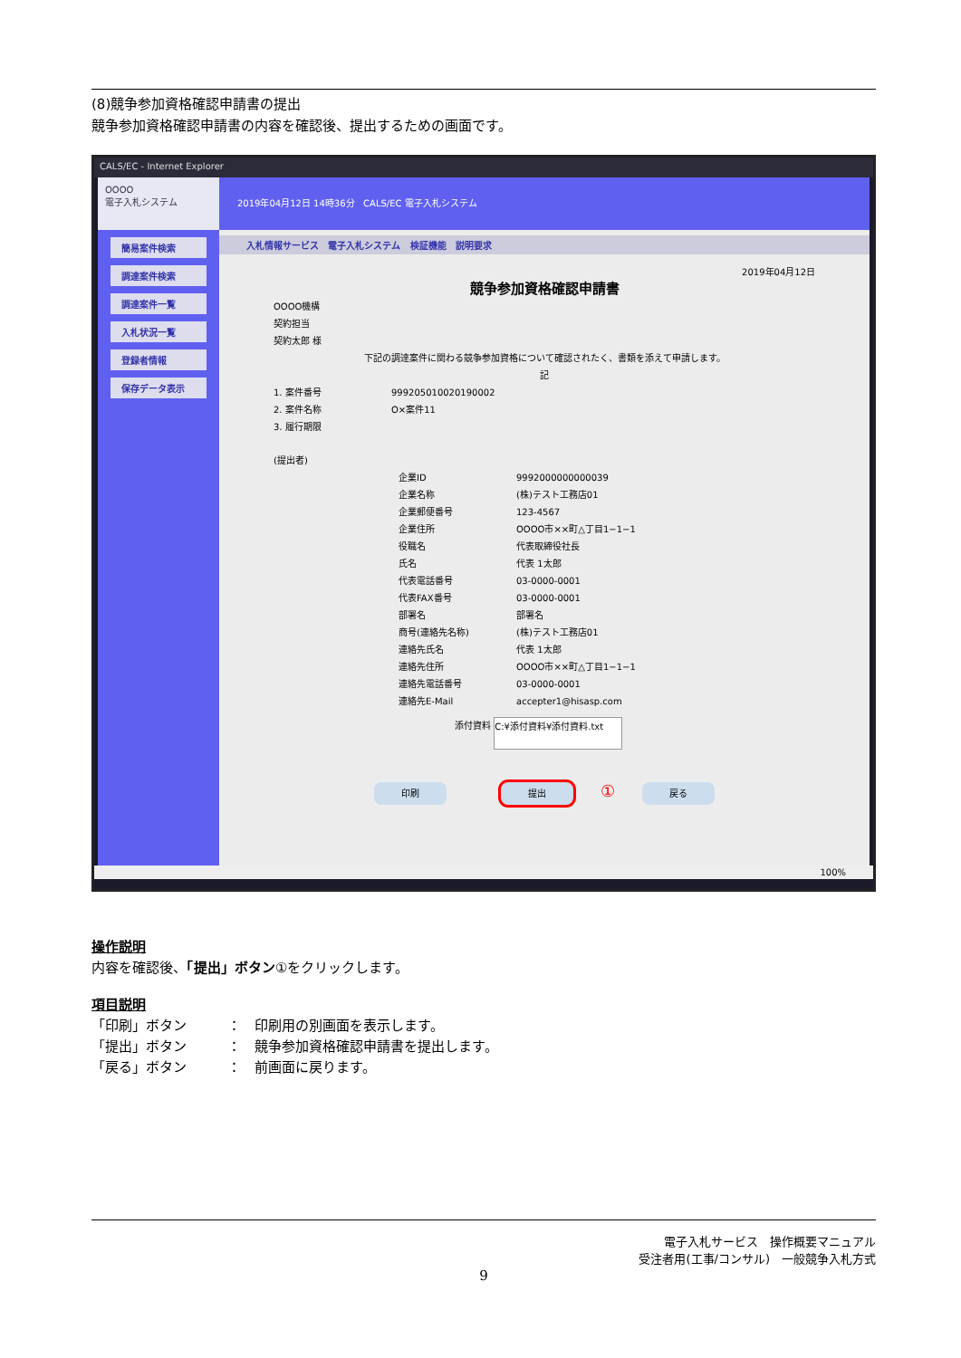(8)競争参加資格確認申請書の提出
競争参加資格確認申請書の内容を確認後、提出するための画面です。
CALS/EC - Internet Explorer
OOOO
電子入札システム
簡易案件検索
調達案件検索
調達案件一覧
入札状況一覧
登録者情報
保存データ表示
2019年04月12日 14時36分 CALS/EC 電子入札システム
入札情報サービス 電子入札システム 検証機能 説明要求
2019年04月12日
競争参加資格確認申請書
OOOO機構
契約担当
契約太郎 様
下記の調達案件に関わる競争参加資格について確認されたく、書類を添えて申請します。
記
1. 案件番号 999205010020190002 2. 案件名称 O×案件11 3. 履行期限
(提出者)
企業ID 9992000000000039 企業名称 (株)テスト工務店01 企業郵便番号 123-4567 企業住所 OOOO市××町△丁目1−1−1 役職名 代表取締役社長 氏名 代表 1太郎 代表電話番号 03-0000-0001 代表FAX番号 03-0000-0001 部署名 部署名 商号(連絡先名称) (株)テスト工務店01 連絡先氏名 代表 1太郎 連絡先住所 OOOO市××町△丁目1−1−1 連絡先電話番号 03-0000-0001 連絡先E-Mail accepter1@hisasp.com
添付資料 C:¥添付資料¥添付資料.txt
印刷 提出 ① 戻る
100%
操作説明
内容を確認後、「提出」ボタン①をクリックします。
項目説明
「印刷」ボタン　　　：　印刷用の別画面を表示します。
「提出」ボタン　　　：　競争参加資格確認申請書を提出します。
「戻る」ボタン　　　：　前画面に戻ります。
電子入札サービス　操作概要マニュアル
受注者用(工事/コンサル)　一般競争入札方式
9